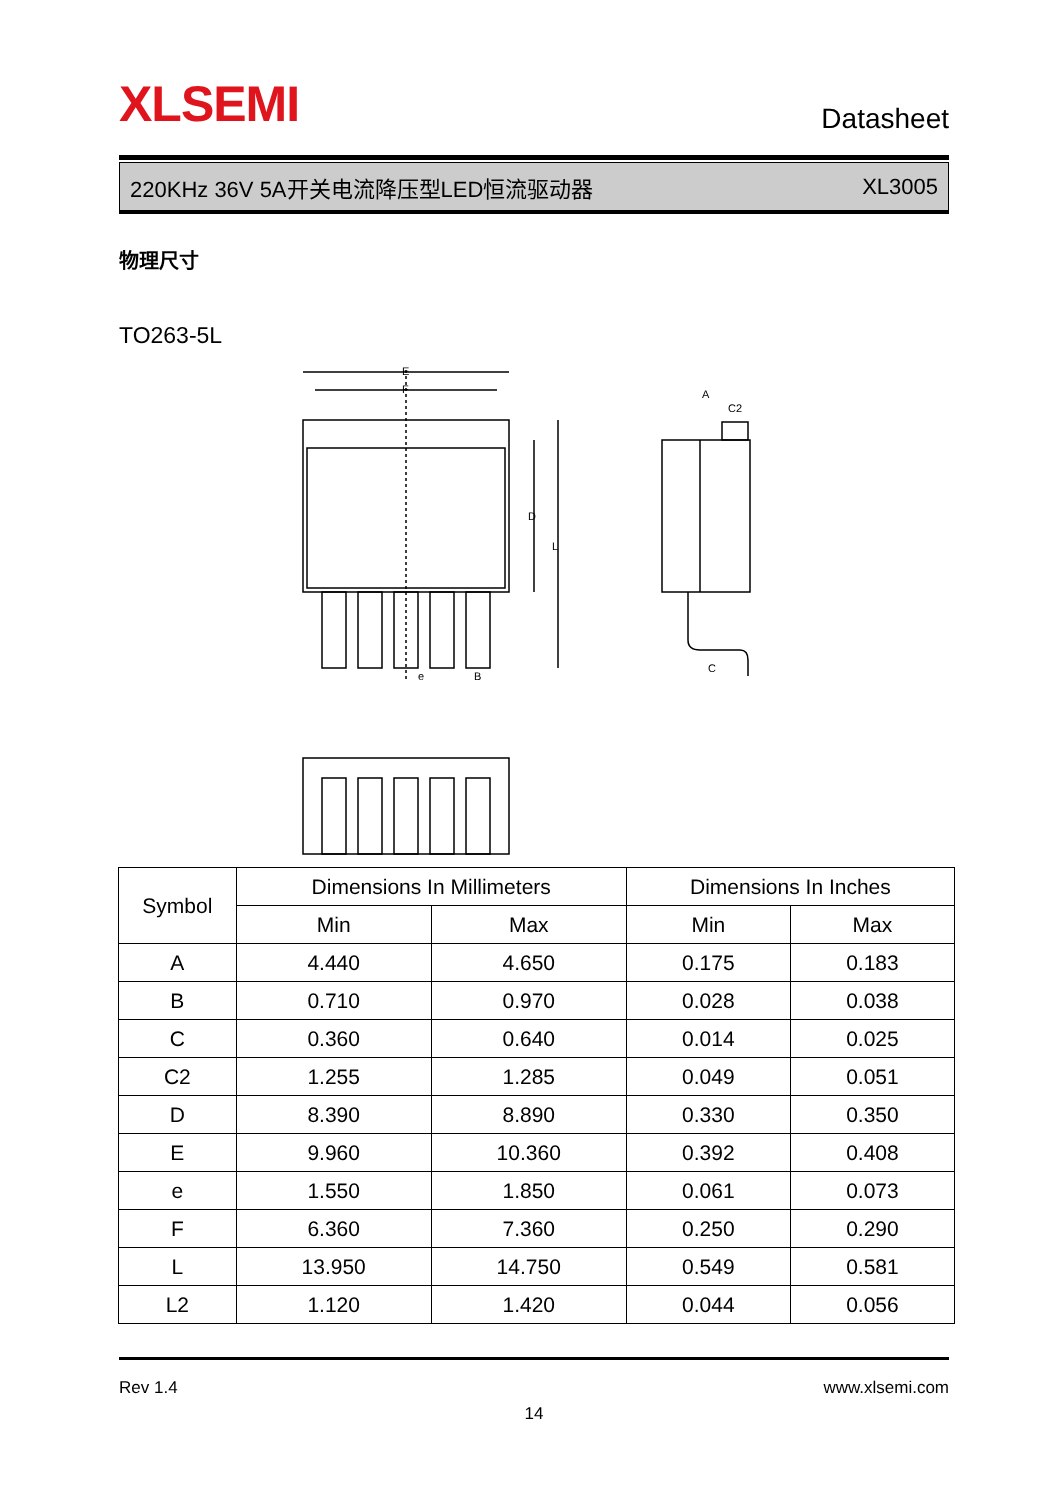XLSEMI Datasheet
220KHz 36V 5A开关电流降压型LED恒流驱动器 XL3005
物理尺寸
TO263-5L
E
F
D
L
e
B
A
C2
C
| Symbol | Dimensions In Millimeters | | Dimensions In Inches | |
| --- | --- | --- | --- | --- |
| | Min | Max | Min | Max |
| A | 4.440 | 4.650 | 0.175 | 0.183 |
| B | 0.710 | 0.970 | 0.028 | 0.038 |
| C | 0.360 | 0.640 | 0.014 | 0.025 |
| C2 | 1.255 | 1.285 | 0.049 | 0.051 |
| D | 8.390 | 8.890 | 0.330 | 0.350 |
| E | 9.960 | 10.360 | 0.392 | 0.408 |
| e | 1.550 | 1.850 | 0.061 | 0.073 |
| F | 6.360 | 7.360 | 0.250 | 0.290 |
| L | 13.950 | 14.750 | 0.549 | 0.581 |
| L2 | 1.120 | 1.420 | 0.044 | 0.056 |
Rev 1.4 www.xlsemi.com
14